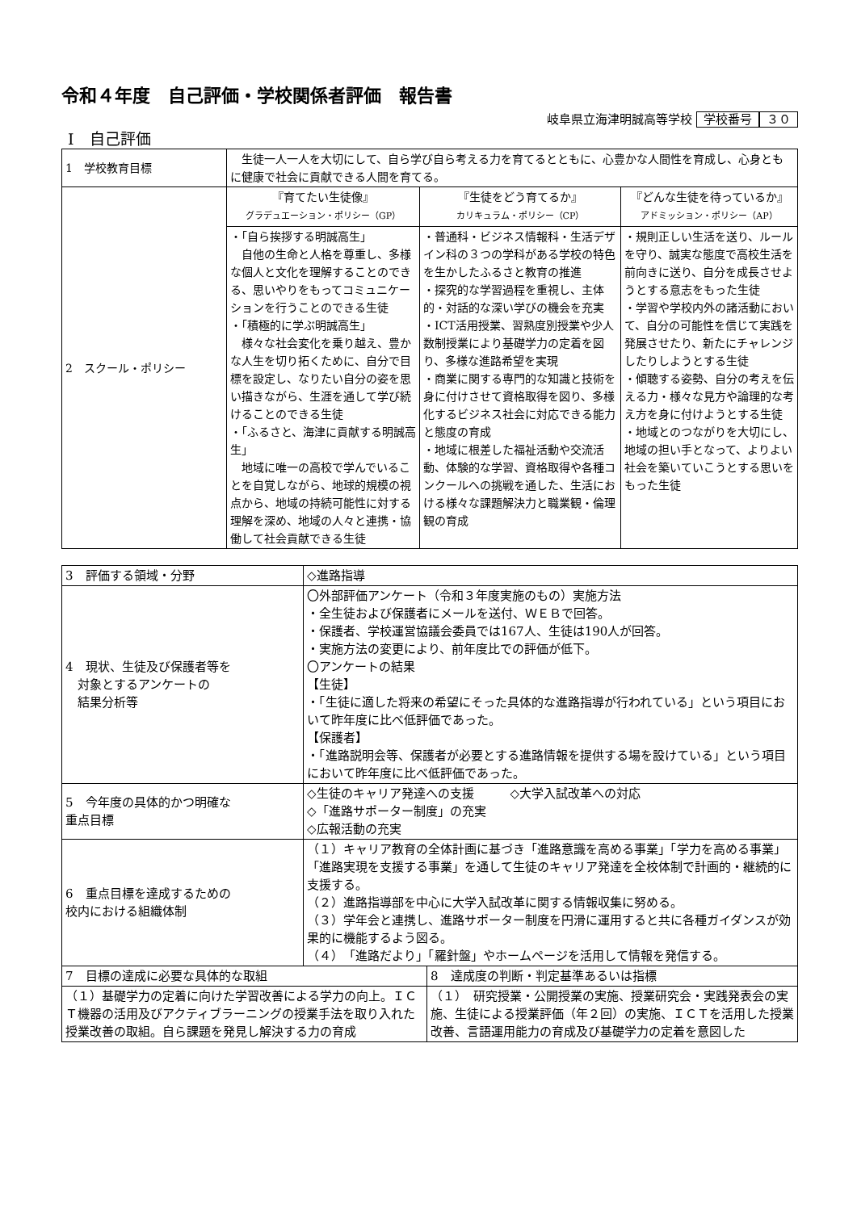令和４年度　自己評価・学校関係者評価　報告書
岐阜県立海津明誠高等学校 学校番号 ３０
Ⅰ　自己評価
| 1 学校教育目標 | 生徒一人一人を大切にして、自ら学び自ら考える力を育てるとともに、心豊かな人間性を育成し、心身ともに健康で社会に貢献できる人間を育てる。 | | |
| 2 スクール・ポリシー | 『育てたい生徒像』 グラデュエーション・ポリシー（GP） | 『生徒をどう育てるか』 カリキュラム・ポリシー（CP） | 『どんな生徒を待っているか』 アドミッション・ポリシー（AP） |
| | ・「自ら挨拶する明誠高生」 自他の生命と人格を尊重し、多様な個人と文化を理解することのできる、思いやりをもってコミュニケーションを行うことのできる生徒 ・「積極的に学ぶ明誠高生」 様々な社会変化を乗り越え、豊かな人生を切り拓くために、自分で目標を設定し、なりたい自分の姿を思い描きながら、生涯を通して学び続けることのできる生徒 ・「ふるさと、海津に貢献する明誠高生」 地域に唯一の高校で学んでいることを自覚しながら、地球的規模の視点から、地域の持続可能性に対する理解を深め、地域の人々と連携・協働して社会貢献できる生徒 | ・普通科・ビジネス情報科・生活デザイン科の３つの学科がある学校の特色を生かしたふるさと教育の推進 ・探究的な学習過程を重視し、主体的・対話的な深い学びの機会を充実 ・ICT活用授業、習熟度別授業や少人数制授業により基礎学力の定着を図り、多様な進路希望を実現 ・商業に関する専門的な知識と技術を身に付けさせて資格取得を図り、多様化するビジネス社会に対応できる能力と態度の育成 ・地域に根差した福祉活動や交流活動、体験的な学習、資格取得や各種コンクールへの挑戦を通した、生活における様々な課題解決力と職業観・倫理観の育成 | ・規則正しい生活を送り、ルールを守り、誠実な態度で高校生活を前向きに送り、自分を成長させようとする意志をもった生徒 ・学習や学校内外の諸活動において、自分の可能性を信じて実践を発展させたり、新たにチャレンジしたりしようとする生徒 ・傾聴する姿勢、自分の考えを伝える力・様々な見方や論理的な考え方を身に付けようとする生徒 ・地域とのつながりを大切にし、地域の担い手となって、よりよい社会を築いていこうとする思いをもった生徒 |
| 3 評価する領域・分野 | ◇進路指導 | |
| 4 現状、生徒及び保護者等を 対象とするアンケートの 結果分析等 | 〇外部評価アンケート（令和３年度実施のもの）実施方法 ・全生徒および保護者にメールを送付、ＷＥＢで回答。 ・保護者、学校運営協議会委員では167人、生徒は190人が回答。 ・実施方法の変更により、前年度比での評価が低下。 〇アンケートの結果 【生徒】 ・「生徒に適した将来の希望にそった具体的な進路指導が行われている」という項目において昨年度に比べ低評価であった。 【保護者】 ・「進路説明会等、保護者が必要とする進路情報を提供する場を設けている」という項目において昨年度に比べ低評価であった。 | |
| 5 今年度の具体的かつ明確な 重点目標 | ◇生徒のキャリア発達への支援 ◇大学入試改革への対応 ◇「進路サポーター制度」の充実 ◇広報活動の充実 | |
| 6 重点目標を達成するための 校内における組織体制 | （１）キャリア教育の全体計画に基づき「進路意識を高める事業」「学力を高める事業」「進路実現を支援する事業」を通して生徒のキャリア発達を全校体制で計画的・継続的に支援する。 （２）進路指導部を中心に大学入試改革に関する情報収集に努める。 （３）学年会と連携し、進路サポーター制度を円滑に運用すると共に各種ガイダンスが効果的に機能するよう図る。 （４）「進路だより」「羅針盤」やホームページを活用して情報を発信する。 | |
| 7 目標の達成に必要な具体的な取組 | | 8 達成度の判断・判定基準あるいは指標 |
| （１）基礎学力の定着に向けた学習改善による学力の向上。ＩＣＴ機器の活用及びアクティブラーニングの授業手法を取り入れた授業改善の取組。自ら課題を発見し解決する力の育成 | | （１） 研究授業・公開授業の実施、授業研究会・実践発表会の実施、生徒による授業評価（年２回）の実施、ＩＣＴを活用した授業改善、言語運用能力の育成及び基礎学力の定着を意図した |